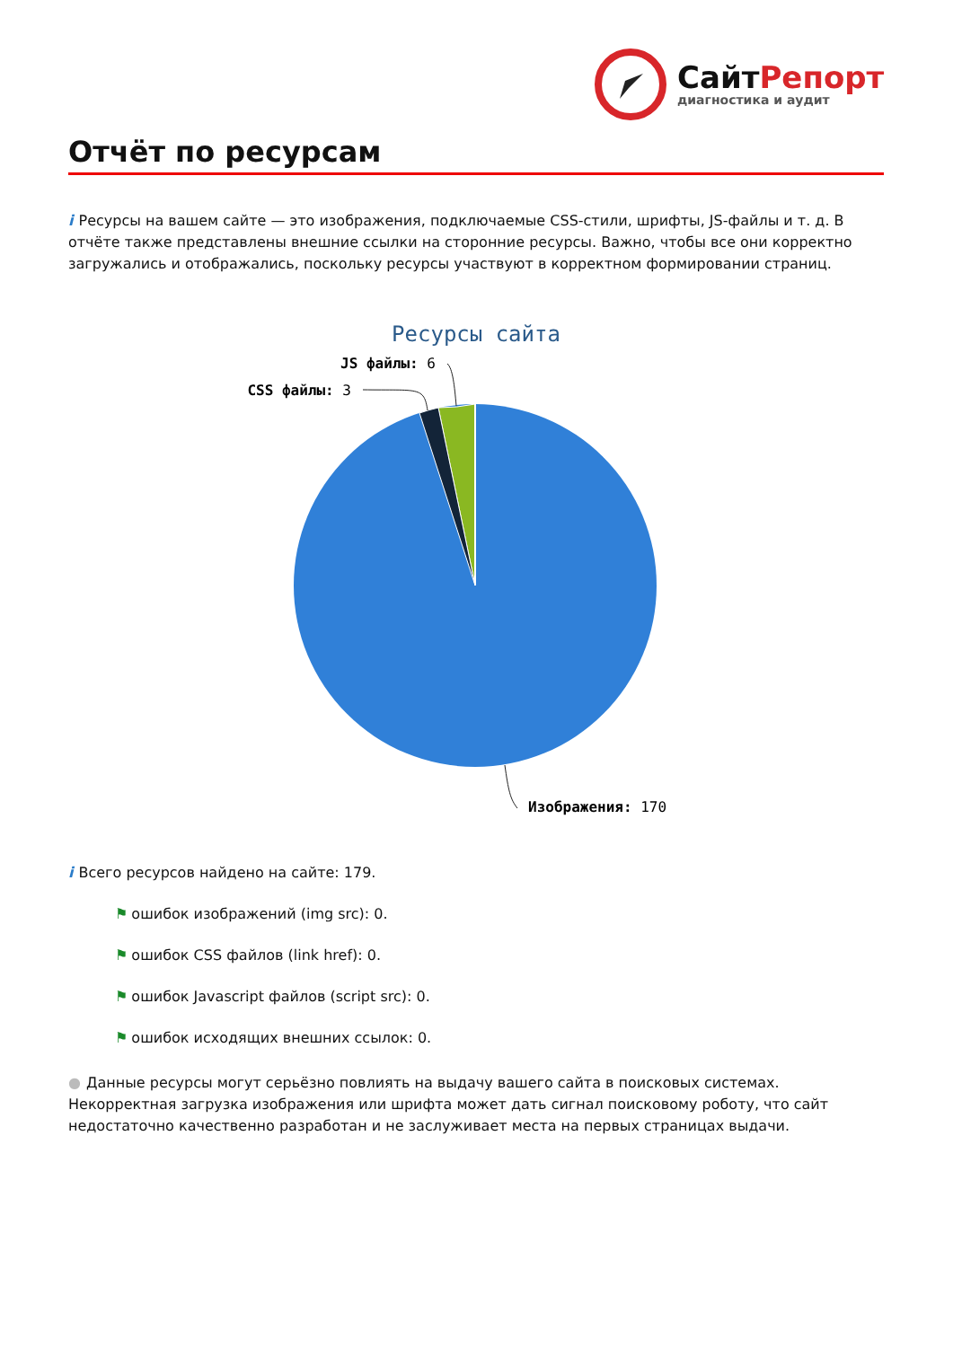СайтРепорт
диагностика и аудит
Отчёт по ресурсам
i Ресурсы на вашем сайте — это изображения, подключаемые CSS-стили, шрифты, JS-файлы и т. д. В отчёте также представлены внешние ссылки на сторонние ресурсы. Важно, чтобы все они корректно загружались и отображались, поскольку ресурсы участвуют в корректном формировании страниц.
Ресурсы сайта
JS файлы: 6
CSS файлы: 3
Изображения: 170
i Всего ресурсов найдено на сайте: 179.
⚑ ошибок изображений (img src): 0.
⚑ ошибок CSS файлов (link href): 0.
⚑ ошибок Javascript файлов (script src): 0.
⚑ ошибок исходящих внешних ссылок: 0.
● Данные ресурсы могут серьёзно повлиять на выдачу вашего сайта в поисковых системах. Некорректная загрузка изображения или шрифта может дать сигнал поисковому роботу, что сайт недостаточно качественно разработан и не заслуживает места на первых страницах выдачи.